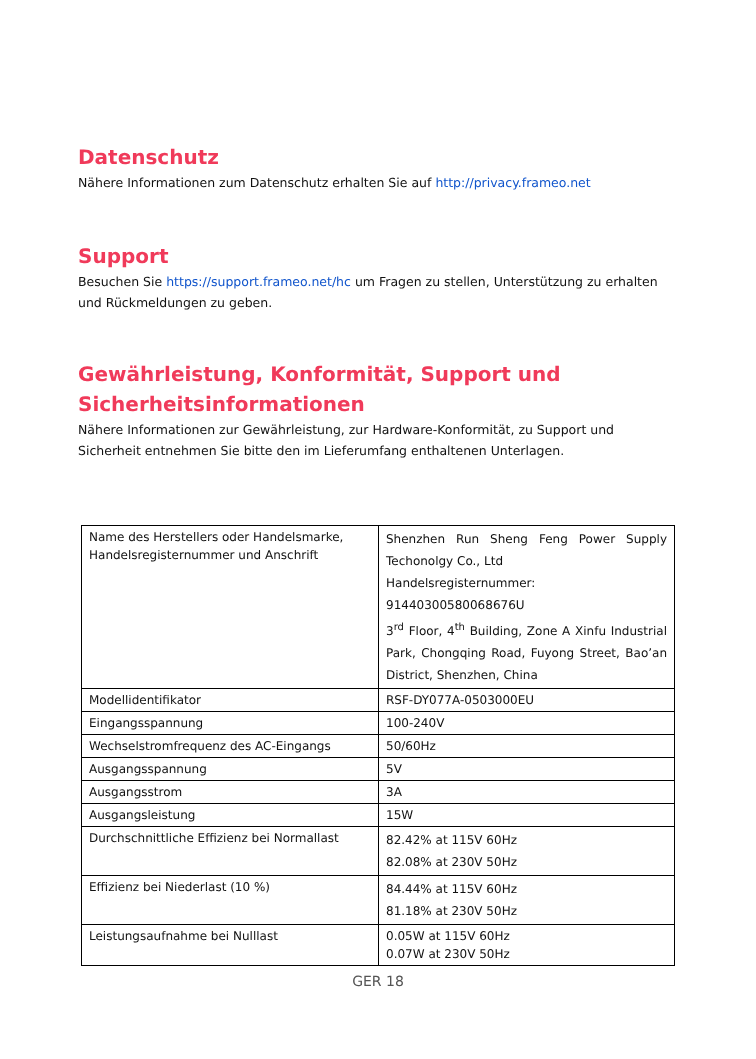Datenschutz
Nähere Informationen zum Datenschutz erhalten Sie auf http://privacy.frameo.net
Support
Besuchen Sie https://support.frameo.net/hc um Fragen zu stellen, Unterstützung zu erhalten und Rückmeldungen zu geben.
Gewährleistung, Konformität, Support und Sicherheitsinformationen
Nähere Informationen zur Gewährleistung, zur Hardware-Konformität, zu Support und Sicherheit entnehmen Sie bitte den im Lieferumfang enthaltenen Unterlagen.
| Name des Herstellers oder Handelsmarke, Handelsregisternummer und Anschrift | Shenzhen Run Sheng Feng Power Supply Techonolgy Co., Ltd Handelsregisternummer: 91440300580068676U 3<sup>rd</sup> Floor, 4<sup>th</sup> Building, Zone A Xinfu Industrial Park, Chongqing Road, Fuyong Street, Bao’an District, Shenzhen, China |
| Modellidentifikator | RSF-DY077A-0503000EU |
| Eingangsspannung | 100-240V |
| Wechselstromfrequenz des AC-Eingangs | 50/60Hz |
| Ausgangsspannung | 5V |
| Ausgangsstrom | 3A |
| Ausgangsleistung | 15W |
| Durchschnittliche Effizienz bei Normallast | 82.42% at 115V 60Hz 82.08% at 230V 50Hz |
| Effizienz bei Niederlast (10 %) | 84.44% at 115V 60Hz 81.18% at 230V 50Hz |
| Leistungsaufnahme bei Nulllast | 0.05W at 115V 60Hz 0.07W at 230V 50Hz |
GER 18